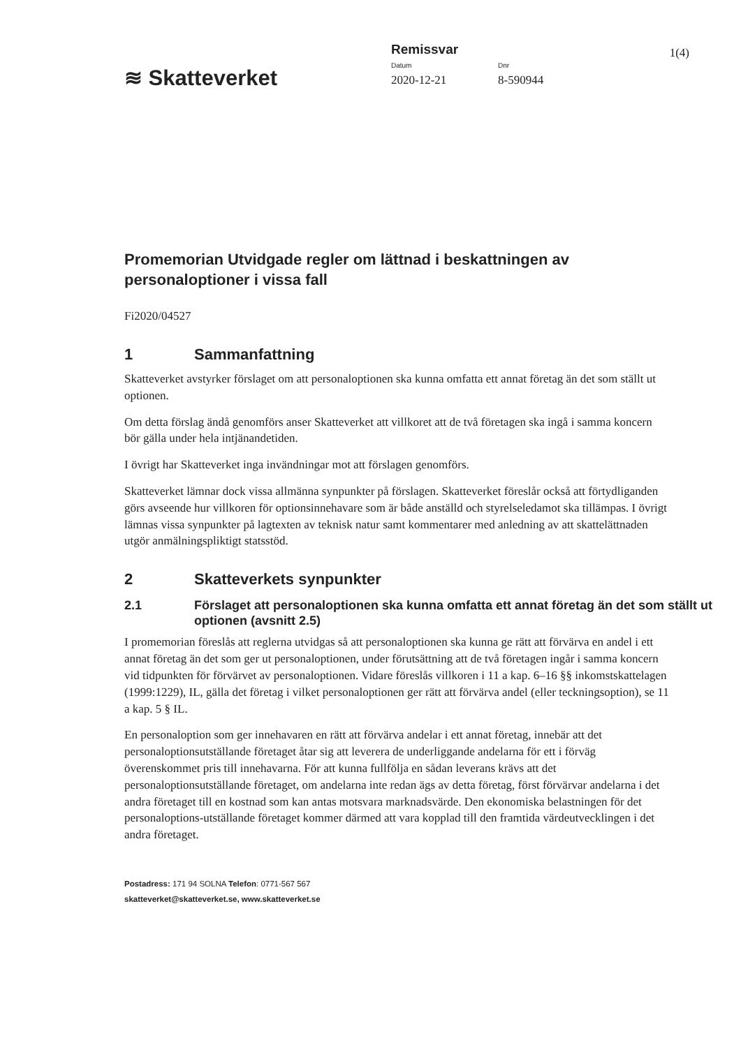1(4)
≋ Skatteverket
Remissvar
Datum Dnr
2020-12-21 8-590944
Promemorian Utvidgade regler om lättnad i beskattningen av personaloptioner i vissa fall
Fi2020/04527
1 Sammanfattning
Skatteverket avstyrker förslaget om att personaloptionen ska kunna omfatta ett annat företag än det som ställt ut optionen.
Om detta förslag ändå genomförs anser Skatteverket att villkoret att de två företagen ska ingå i samma koncern bör gälla under hela intjänandetiden.
I övrigt har Skatteverket inga invändningar mot att förslagen genomförs.
Skatteverket lämnar dock vissa allmänna synpunkter på förslagen. Skatteverket föreslår också att förtydliganden görs avseende hur villkoren för optionsinnehavare som är både anställd och styrelseledamot ska tillämpas. I övrigt lämnas vissa synpunkter på lagtexten av teknisk natur samt kommentarer med anledning av att skattelättnaden utgör anmälningspliktigt statsstöd.
2 Skatteverkets synpunkter
2.1 Förslaget att personaloptionen ska kunna omfatta ett annat företag än det som ställt ut optionen (avsnitt 2.5)
I promemorian föreslås att reglerna utvidgas så att personaloptionen ska kunna ge rätt att förvärva en andel i ett annat företag än det som ger ut personaloptionen, under förutsättning att de två företagen ingår i samma koncern vid tidpunkten för förvärvet av personaloptionen. Vidare föreslås villkoren i 11 a kap. 6–16 §§ inkomstskattelagen (1999:1229), IL, gälla det företag i vilket personaloptionen ger rätt att förvärva andel (eller teckningsoption), se 11 a kap. 5 § IL.
En personaloption som ger innehavaren en rätt att förvärva andelar i ett annat företag, innebär att det personaloptionsutställande företaget åtar sig att leverera de underliggande andelarna för ett i förväg överenskommet pris till innehavarna. För att kunna fullfölja en sådan leverans krävs att det personaloptionsutställande företaget, om andelarna inte redan ägs av detta företag, först förvärvar andelarna i det andra företaget till en kostnad som kan antas motsvara marknadsvärde. Den ekonomiska belastningen för det personaloptions-utställande företaget kommer därmed att vara kopplad till den framtida värdeutvecklingen i det andra företaget.
Postadress: 171 94 SOLNA Telefon: 0771-567 567
skatteverket@skatteverket.se, www.skatteverket.se